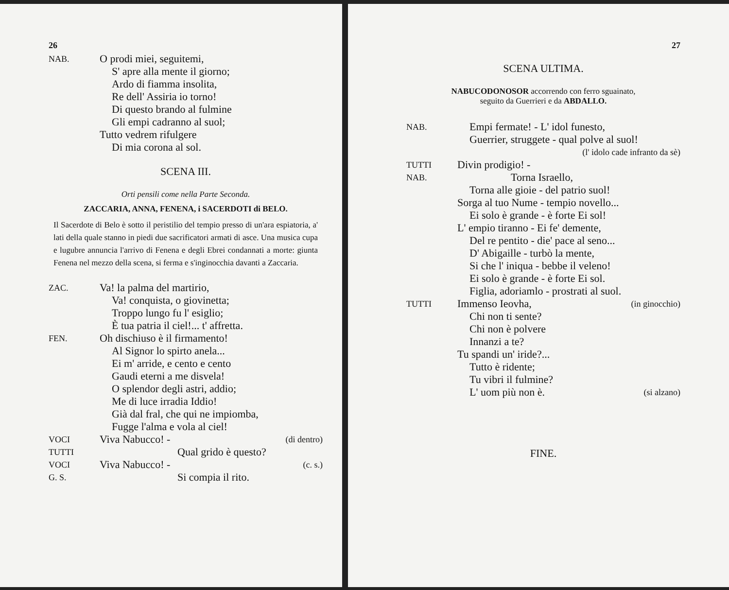26
NAB.
O prodi miei, seguitemi,
S' apre alla mente il giorno;
Ardo di fiamma insolita,
Re dell' Assiria io torno!
Di questo brando al fulmine
Gli empi cadranno al suol;
Tutto vedrem rifulgere
Di mia corona al sol.
SCENA III.
Orti pensili come nella Parte Seconda.
ZACCARIA, ANNA, FENENA, i SACERDOTI di BELO.
Il Sacerdote di Belo è sotto il peristilio del tempio presso di un'ara espiatoria, a' lati della quale stanno in piedi due sacrificatori armati di asce. Una musica cupa e lugubre annuncia l'arrivo di Fenena e degli Ebrei condannati a morte: giunta Fenena nel mezzo della scena, si ferma e s'inginocchia davanti a Zaccaria.
ZAC.
Va! la palma del martirio,
Va! conquista, o giovinetta;
Troppo lungo fu l' esiglio;
È tua patria il ciel!... t' affretta.
FEN.
Oh dischiuso è il firmamento!
Al Signor lo spirto anela...
Ei m' arride, e cento e cento
Gaudi eterni a me disvela!
O splendor degli astri, addio;
Me di luce irradia Iddio!
Già dal fral, che qui ne impiomba,
Fugge l'alma e vola al ciel!
VOCI
Viva Nabucco! - (di dentro)
TUTTI
Qual grido è questo?
VOCI
Viva Nabucco! - (c. s.)
G. S.
Si compia il rito.
27
SCENA ULTIMA.
NABUCODONOSOR accorrendo con ferro sguainato,
seguito da Guerrieri e da ABDALLO.
NAB.
Empi fermate! - L' idol funesto,
Guerrier, struggete - qual polve al suol!
(l' idolo cade infranto da sè)
TUTTI
Divin prodigio! -
NAB.
Torna Israello,
Torna alle gioie - del patrio suol!
Sorga al tuo Nume - tempio novello...
Ei solo è grande - è forte Ei sol!
L' empio tiranno - Ei fe' demente,
Del re pentito - die' pace al seno...
D' Abigaille - turbò la mente,
Si che l' iniqua - bebbe il veleno!
Ei solo è grande - è forte Ei sol.
Figlia, adoriamlo - prostrati al suol.
TUTTI
Immenso Ieovha, (in ginocchio)
Chi non ti sente?
Chi non è polvere
Innanzi a te?
Tu spandi un' iride?...
Tutto è ridente;
Tu vibri il fulmine?
L' uom più non è. (si alzano)
FINE.